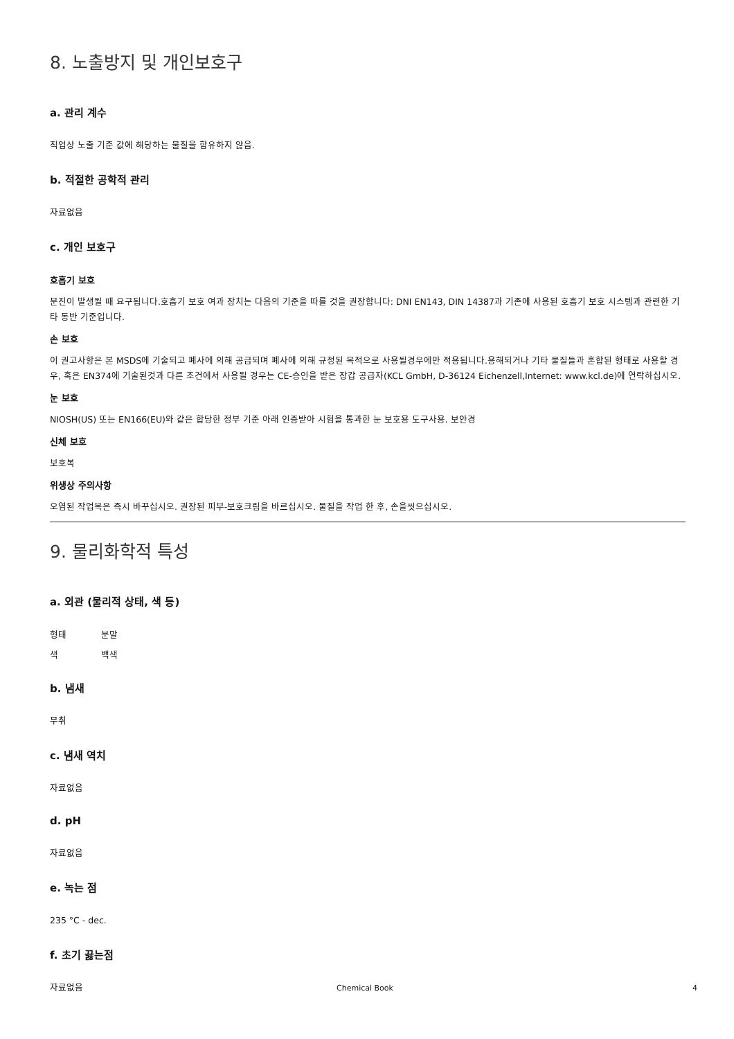8. 노출방지 및 개인보호구
a. 관리 계수
직업상 노출 기준 값에 해당하는 물질을 함유하지 않음.
b. 적절한 공학적 관리
자료없음
c. 개인 보호구
호흡기 보호
분진이 발생될 때 요구됩니다.호흡기 보호 여과 장치는 다음의 기준을 따를 것을 권장합니다: DNI EN143, DIN 14387과 기존에 사용된 호흡기 보호 시스템과 관련한 기타 동반 기준입니다.
손 보호
이 권고사항은 본 MSDS에 기술되고 폐사에 의해 공급되며 폐사에 의해 규정된 목적으로 사용될경우에만 적용됩니다.용해되거나 기타 물질들과 혼합된 형태로 사용할 경우, 혹은 EN374에 기술된것과 다른 조건에서 사용될 경우는 CE-승인을 받은 장갑 공급자(KCL GmbH, D-36124 Eichenzell,Internet: www.kcl.de)에 연락하십시오.
눈 보호
NIOSH(US) 또는 EN166(EU)와 같은 합당한 정부 기준 아래 인증받아 시험을 통과한 눈 보호용 도구사용. 보안경
신체 보호
보호복
위생상 주의사항
오염된 작업복은 즉시 바꾸십시오. 권장된 피부-보호크림을 바르십시오. 물질을 작업 한 후, 손을씻으십시오.
9. 물리화학적 특성
a. 외관 (물리적 상태, 색 등)
형태 분말
색 백색
b. 냄새
무취
c. 냄새 역치
자료없음
d. pH
자료없음
e. 녹는 점
235 °C - dec.
f. 초기 끓는점
자료없음
Chemical Book 4